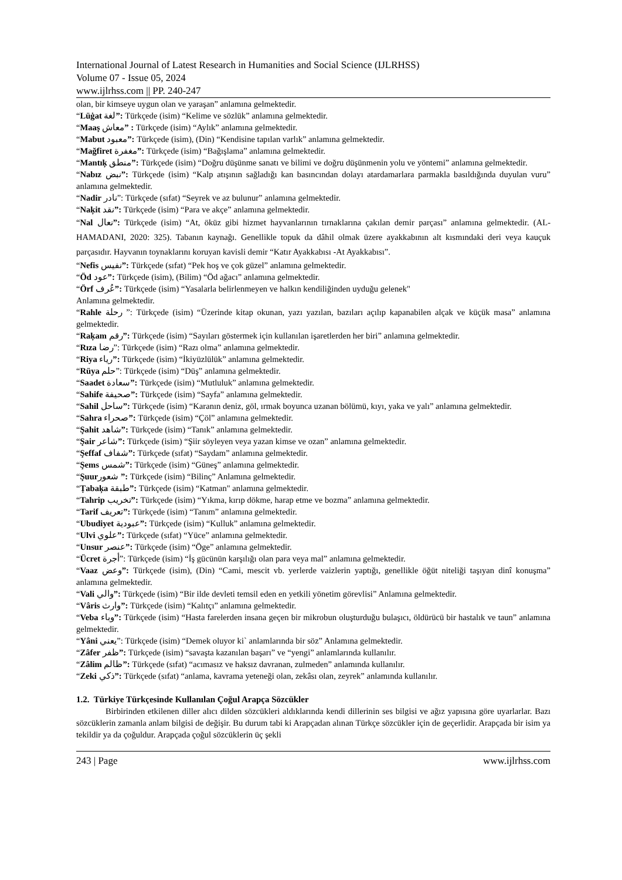International Journal of Latest Research in Humanities and Social Science (IJLRHSS)
Volume 07 - Issue 05, 2024
www.ijlrhss.com || PP. 240-247
olan, bir kimseye uygun olan ve yaraşan” anlamına gelmektedir.
“Lüġat لغة”: Türkçede (isim) “Kelime ve sözlük” anlamına gelmektedir.
“Maaş معاش” : Türkçede (isim) “Aylık” anlamına gelmektedir.
“Mabut معبود”: Türkçede (isim), (Din) “Kendisine tapılan varlık” anlamına gelmektedir.
“Mağfiret مغفرة”: Türkçede (isim) “Bağışlama” anlamına gelmektedir.
“Mantıķ منطق”: Türkçede (isim) “Doğru düşünme sanatı ve bilimi ve doğru düşünmenin yolu ve yöntemi” anlamına gelmektedir.
“Nabız نبض”: Türkçede (isim) “Kalp atışının sağladığı kan basıncından dolayı atardamarlara parmakla basıldığında duyulan vuru” anlamına gelmektedir.
“Nadir نادر”: Türkçede (sıfat) “Seyrek ve az bulunur” anlamına gelmektedir.
“Naķit نقد”: Türkçede (isim) “Para ve akçe” anlamına gelmektedir.
“Nal نعال”: Türkçede (isim) “At, öküz gibi hizmet hayvanlarının tırnaklarına çakılan demir parçası” anlamına gelmektedir. (AL-HAMADANI, 2020: 325). Tabanın kaynağı. Genellikle topuk da dâhil olmak üzere ayakkabının alt kısmındaki deri veya kauçuk parçasıdır. Hayvanın toynaklarını koruyan kavisli demir “Katır Ayakkabısı -At Ayakkabısı”.
“Nefis نفيس”: Türkçede (sıfat) “Pek hoş ve çok güzel” anlamına gelmektedir.
“Öd عود”: Türkçede (isim), (Bilim) “Öd ağacı” anlamına gelmektedir.
“Örf عُرف”: Türkçede (isim) “Yasalarla belirlenmeyen ve halkın kendiliğinden uyduğu gelenek"
Anlamına gelmektedir.
“Rahle رحلة ”: Türkçede (isim) “Üzerinde kitap okunan, yazı yazılan, bazıları açılıp kapanabilen alçak ve küçük masa” anlamına gelmektedir.
“Raķam رقم”: Türkçede (isim) “Sayıları göstermek için kullanılan işaretlerden her biri” anlamına gelmektedir.
“Rıza رضا”: Türkçede (isim) “Razı olma” anlamına gelmektedir.
“Riya رياء”: Türkçede (isim) “İkiyüzlülük” anlamına gelmektedir.
“Rüya حلم”: Türkçede (isim) “Düş” anlamına gelmektedir.
“Saadet سعادة”: Türkçede (isim) “Mutluluk” anlamına gelmektedir.
“Sahife صحيفة”: Türkçede (isim) “Sayfa” anlamına gelmektedir.
“Sahil ساحل”: Türkçede (isim) “Karanın deniz, göl, ırmak boyunca uzanan bölümü, kıyı, yaka ve yalı” anlamına gelmektedir.
“Sahra صحراء”: Türkçede (isim) “Çöl” anlamına gelmektedir.
“Şahit شاهد”: Türkçede (isim) “Tanık” anlamına gelmektedir.
“Şair شاعر”: Türkçede (isim) “Şiir söyleyen veya yazan kimse ve ozan” anlamına gelmektedir.
“Şeffaf شفاف”: Türkçede (sıfat) “Saydam” anlamına gelmektedir.
“Şems شمس”: Türkçede (isim) “Güneş” anlamına gelmektedir.
“Şuurشعور ”: Türkçede (isim) “Bilinç” Anlamına gelmektedir.
“Ṭabaķa طبقة”: Türkçede (isim) “Katman" anlamına gelmektedir.
“Tahrip تخريب”: Türkçede (isim) “Yıkma, kırıp dökme, harap etme ve bozma” anlamına gelmektedir.
“Tarif تعريف”: Türkçede (isim) “Tanım” anlamına gelmektedir.
“Ubudiyet عبودية”: Türkçede (isim) “Kulluk” anlamına gelmektedir.
“Ulvi علوي”: Türkçede (sıfat) “Yüce” anlamına gelmektedir.
“Unsur عنصر”: Türkçede (isim) “Öge” anlamına gelmektedir.
“Ücret أجرة”: Türkçede (isim) “İş gücünün karşılığı olan para veya mal” anlamına gelmektedir.
“Vaaz وعض”: Türkçede (isim), (Din) “Cami, mescit vb. yerlerde vaizlerin yaptığı, genellikle öğüt niteliği taşıyan dinî konuşma” anlamına gelmektedir.
“Vali والي”: Türkçede (isim) “Bir ilde devleti temsil eden en yetkili yönetim görevlisi” Anlamına gelmektedir.
“Vâris وارث”: Türkçede (isim) “Kalıtçı” anlamına gelmektedir.
“Veba وباء”: Türkçede (isim) “Hasta farelerden insana geçen bir mikrobun oluşturduğu bulaşıcı, öldürücü bir hastalık ve taun” anlamına gelmektedir.
“Yâni يعني”: Türkçede (isim) “Demek oluyor ki` anlamlarında bir söz” Anlamına gelmektedir.
“Zâfer ظفر”: Türkçede (isim) “savaşta kazanılan başarı” ve “yengi” anlamlarında kullanılır.
“Zâlim ظالم”: Türkçede (sıfat) “acımasız ve haksız davranan, zulmeden” anlamında kullanılır.
“Zeki ذكي”: Türkçede (sıfat) “anlama, kavrama yeteneği olan, zekâsı olan, zeyrek” anlamında kullanılır.
1.2. Türkiye Türkçesinde Kullanılan Çoğul Arapça Sözcükler
Birbirinden etkilenen diller alıcı dilden sözcükleri aldıklarında kendi dillerinin ses bilgisi ve ağız yapısına göre uyarlarlar. Bazı sözcüklerin zamanla anlam bilgisi de değişir. Bu durum tabi ki Arapçadan alınan Türkçe sözcükler için de geçerlidir. Arapçada bir isim ya tekildir ya da çoğuldur. Arapçada çoğul sözcüklerin üç şekli
243 | Page www.ijlrhss.com